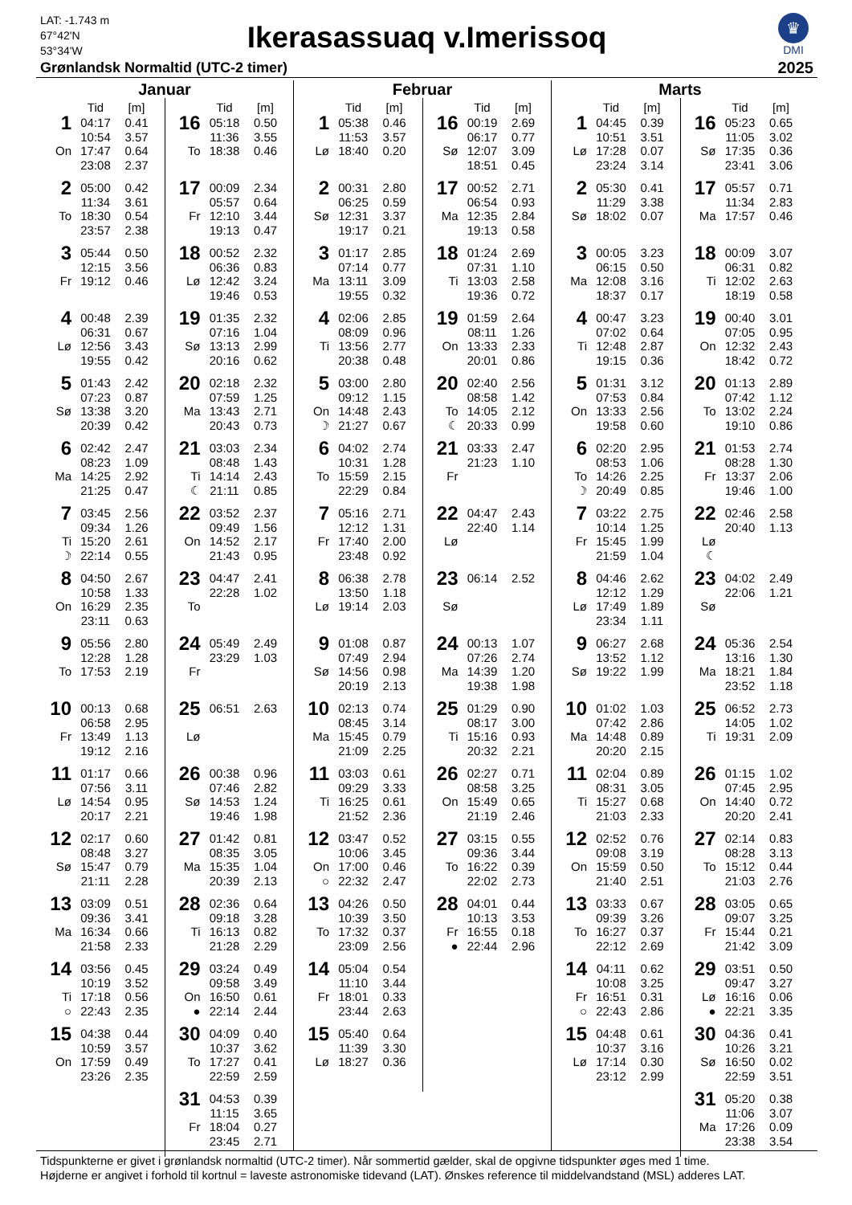LAT: -1.743 m
67°42'N
53°34'W
Ikerasassuaq v.Imerissoq
♛
DMI
Grønlandsk Normaltid (UTC-2 timer)
2025
Januar
| | Tid | [m] |
| --- | --- | --- |
| 1 | 04:17 | 0.41 |
| | 10:54 | 3.57 |
| On | 17:47 | 0.64 |
| | 23:08 | 2.37 |
| 2 | 05:00 | 0.42 |
| | 11:34 | 3.61 |
| To | 18:30 | 0.54 |
| | 23:57 | 2.38 |
| 3 | 05:44 | 0.50 |
| | 12:15 | 3.56 |
| Fr | 19:12 | 0.46 |
| 4 | 00:48 | 2.39 |
| | 06:31 | 0.67 |
| Lø | 12:56 | 3.43 |
| | 19:55 | 0.42 |
| 5 | 01:43 | 2.42 |
| | 07:23 | 0.87 |
| Sø | 13:38 | 3.20 |
| | 20:39 | 0.42 |
| 6 | 02:42 | 2.47 |
| | 08:23 | 1.09 |
| Ma | 14:25 | 2.92 |
| | 21:25 | 0.47 |
| 7 | 03:45 | 2.56 |
| | 09:34 | 1.26 |
| Ti | 15:20 | 2.61 |
| ☽ | 22:14 | 0.55 |
| 8 | 04:50 | 2.67 |
| | 10:58 | 1.33 |
| On | 16:29 | 2.35 |
| | 23:11 | 0.63 |
| 9 | 05:56 | 2.80 |
| | 12:28 | 1.28 |
| To | 17:53 | 2.19 |
| 10 | 00:13 | 0.68 |
| | 06:58 | 2.95 |
| Fr | 13:49 | 1.13 |
| | 19:12 | 2.16 |
| 11 | 01:17 | 0.66 |
| | 07:56 | 3.11 |
| Lø | 14:54 | 0.95 |
| | 20:17 | 2.21 |
| 12 | 02:17 | 0.60 |
| | 08:48 | 3.27 |
| Sø | 15:47 | 0.79 |
| | 21:11 | 2.28 |
| 13 | 03:09 | 0.51 |
| | 09:36 | 3.41 |
| Ma | 16:34 | 0.66 |
| | 21:58 | 2.33 |
| 14 | 03:56 | 0.45 |
| | 10:19 | 3.52 |
| Ti | 17:18 | 0.56 |
| ○ | 22:43 | 2.35 |
| 15 | 04:38 | 0.44 |
| | 10:59 | 3.57 |
| On | 17:59 | 0.49 |
| | 23:26 | 2.35 |
| | Tid | [m] |
| --- | --- | --- |
| 16 | 05:18 | 0.50 |
| | 11:36 | 3.55 |
| To | 18:38 | 0.46 |
| 17 | 00:09 | 2.34 |
| | 05:57 | 0.64 |
| Fr | 12:10 | 3.44 |
| | 19:13 | 0.47 |
| 18 | 00:52 | 2.32 |
| | 06:36 | 0.83 |
| Lø | 12:42 | 3.24 |
| | 19:46 | 0.53 |
| 19 | 01:35 | 2.32 |
| | 07:16 | 1.04 |
| Sø | 13:13 | 2.99 |
| | 20:16 | 0.62 |
| 20 | 02:18 | 2.32 |
| | 07:59 | 1.25 |
| Ma | 13:43 | 2.71 |
| | 20:43 | 0.73 |
| 21 | 03:03 | 2.34 |
| | 08:48 | 1.43 |
| Ti | 14:14 | 2.43 |
| ☾ | 21:11 | 0.85 |
| 22 | 03:52 | 2.37 |
| | 09:49 | 1.56 |
| On | 14:52 | 2.17 |
| | 21:43 | 0.95 |
| 23 | 04:47 | 2.41 |
| | 22:28 | 1.02 |
| To | | |
| 24 | 05:49 | 2.49 |
| | 23:29 | 1.03 |
| Fr | | |
| 25 | 06:51 | 2.63 |
| Lø | | |
| 26 | 00:38 | 0.96 |
| | 07:46 | 2.82 |
| Sø | 14:53 | 1.24 |
| | 19:46 | 1.98 |
| 27 | 01:42 | 0.81 |
| | 08:35 | 3.05 |
| Ma | 15:35 | 1.04 |
| | 20:39 | 2.13 |
| 28 | 02:36 | 0.64 |
| | 09:18 | 3.28 |
| Ti | 16:13 | 0.82 |
| | 21:28 | 2.29 |
| 29 | 03:24 | 0.49 |
| | 09:58 | 3.49 |
| On | 16:50 | 0.61 |
| ● | 22:14 | 2.44 |
| 30 | 04:09 | 0.40 |
| | 10:37 | 3.62 |
| To | 17:27 | 0.41 |
| | 22:59 | 2.59 |
| 31 | 04:53 | 0.39 |
| | 11:15 | 3.65 |
| Fr | 18:04 | 0.27 |
| | 23:45 | 2.71 |
Februar
| | Tid | [m] |
| --- | --- | --- |
| 1 | 05:38 | 0.46 |
| | 11:53 | 3.57 |
| Lø | 18:40 | 0.20 |
| 2 | 00:31 | 2.80 |
| | 06:25 | 0.59 |
| Sø | 12:31 | 3.37 |
| | 19:17 | 0.21 |
| 3 | 01:17 | 2.85 |
| | 07:14 | 0.77 |
| Ma | 13:11 | 3.09 |
| | 19:55 | 0.32 |
| 4 | 02:06 | 2.85 |
| | 08:09 | 0.96 |
| Ti | 13:56 | 2.77 |
| | 20:38 | 0.48 |
| 5 | 03:00 | 2.80 |
| | 09:12 | 1.15 |
| On | 14:48 | 2.43 |
| ☽ | 21:27 | 0.67 |
| 6 | 04:02 | 2.74 |
| | 10:31 | 1.28 |
| To | 15:59 | 2.15 |
| | 22:29 | 0.84 |
| 7 | 05:16 | 2.71 |
| | 12:12 | 1.31 |
| Fr | 17:40 | 2.00 |
| | 23:48 | 0.92 |
| 8 | 06:38 | 2.78 |
| | 13:50 | 1.18 |
| Lø | 19:14 | 2.03 |
| 9 | 01:08 | 0.87 |
| | 07:49 | 2.94 |
| Sø | 14:56 | 0.98 |
| | 20:19 | 2.13 |
| 10 | 02:13 | 0.74 |
| | 08:45 | 3.14 |
| Ma | 15:45 | 0.79 |
| | 21:09 | 2.25 |
| 11 | 03:03 | 0.61 |
| | 09:29 | 3.33 |
| Ti | 16:25 | 0.61 |
| | 21:52 | 2.36 |
| 12 | 03:47 | 0.52 |
| | 10:06 | 3.45 |
| On | 17:00 | 0.46 |
| ○ | 22:32 | 2.47 |
| 13 | 04:26 | 0.50 |
| | 10:39 | 3.50 |
| To | 17:32 | 0.37 |
| | 23:09 | 2.56 |
| 14 | 05:04 | 0.54 |
| | 11:10 | 3.44 |
| Fr | 18:01 | 0.33 |
| | 23:44 | 2.63 |
| 15 | 05:40 | 0.64 |
| | 11:39 | 3.30 |
| Lø | 18:27 | 0.36 |
| | Tid | [m] |
| --- | --- | --- |
| 16 | 00:19 | 2.69 |
| | 06:17 | 0.77 |
| Sø | 12:07 | 3.09 |
| | 18:51 | 0.45 |
| 17 | 00:52 | 2.71 |
| | 06:54 | 0.93 |
| Ma | 12:35 | 2.84 |
| | 19:13 | 0.58 |
| 18 | 01:24 | 2.69 |
| | 07:31 | 1.10 |
| Ti | 13:03 | 2.58 |
| | 19:36 | 0.72 |
| 19 | 01:59 | 2.64 |
| | 08:11 | 1.26 |
| On | 13:33 | 2.33 |
| | 20:01 | 0.86 |
| 20 | 02:40 | 2.56 |
| | 08:58 | 1.42 |
| To | 14:05 | 2.12 |
| ☾ | 20:33 | 0.99 |
| 21 | 03:33 | 2.47 |
| | 21:23 | 1.10 |
| Fr | | |
| 22 | 04:47 | 2.43 |
| | 22:40 | 1.14 |
| Lø | | |
| 23 | 06:14 | 2.52 |
| Sø | | |
| 24 | 00:13 | 1.07 |
| | 07:26 | 2.74 |
| Ma | 14:39 | 1.20 |
| | 19:38 | 1.98 |
| 25 | 01:29 | 0.90 |
| | 08:17 | 3.00 |
| Ti | 15:16 | 0.93 |
| | 20:32 | 2.21 |
| 26 | 02:27 | 0.71 |
| | 08:58 | 3.25 |
| On | 15:49 | 0.65 |
| | 21:19 | 2.46 |
| 27 | 03:15 | 0.55 |
| | 09:36 | 3.44 |
| To | 16:22 | 0.39 |
| | 22:02 | 2.73 |
| 28 | 04:01 | 0.44 |
| | 10:13 | 3.53 |
| Fr | 16:55 | 0.18 |
| ● | 22:44 | 2.96 |
Marts
| | Tid | [m] |
| --- | --- | --- |
| 1 | 04:45 | 0.39 |
| | 10:51 | 3.51 |
| Lø | 17:28 | 0.07 |
| | 23:24 | 3.14 |
| 2 | 05:30 | 0.41 |
| | 11:29 | 3.38 |
| Sø | 18:02 | 0.07 |
| 3 | 00:05 | 3.23 |
| | 06:15 | 0.50 |
| Ma | 12:08 | 3.16 |
| | 18:37 | 0.17 |
| 4 | 00:47 | 3.23 |
| | 07:02 | 0.64 |
| Ti | 12:48 | 2.87 |
| | 19:15 | 0.36 |
| 5 | 01:31 | 3.12 |
| | 07:53 | 0.84 |
| On | 13:33 | 2.56 |
| | 19:58 | 0.60 |
| 6 | 02:20 | 2.95 |
| | 08:53 | 1.06 |
| To | 14:26 | 2.25 |
| ☽ | 20:49 | 0.85 |
| 7 | 03:22 | 2.75 |
| | 10:14 | 1.25 |
| Fr | 15:45 | 1.99 |
| | 21:59 | 1.04 |
| 8 | 04:46 | 2.62 |
| | 12:12 | 1.29 |
| Lø | 17:49 | 1.89 |
| | 23:34 | 1.11 |
| 9 | 06:27 | 2.68 |
| | 13:52 | 1.12 |
| Sø | 19:22 | 1.99 |
| 10 | 01:02 | 1.03 |
| | 07:42 | 2.86 |
| Ma | 14:48 | 0.89 |
| | 20:20 | 2.15 |
| 11 | 02:04 | 0.89 |
| | 08:31 | 3.05 |
| Ti | 15:27 | 0.68 |
| | 21:03 | 2.33 |
| 12 | 02:52 | 0.76 |
| | 09:08 | 3.19 |
| On | 15:59 | 0.50 |
| | 21:40 | 2.51 |
| 13 | 03:33 | 0.67 |
| | 09:39 | 3.26 |
| To | 16:27 | 0.37 |
| | 22:12 | 2.69 |
| 14 | 04:11 | 0.62 |
| | 10:08 | 3.25 |
| Fr | 16:51 | 0.31 |
| ○ | 22:43 | 2.86 |
| 15 | 04:48 | 0.61 |
| | 10:37 | 3.16 |
| Lø | 17:14 | 0.30 |
| | 23:12 | 2.99 |
| | Tid | [m] |
| --- | --- | --- |
| 16 | 05:23 | 0.65 |
| | 11:05 | 3.02 |
| Sø | 17:35 | 0.36 |
| | 23:41 | 3.06 |
| 17 | 05:57 | 0.71 |
| | 11:34 | 2.83 |
| Ma | 17:57 | 0.46 |
| 18 | 00:09 | 3.07 |
| | 06:31 | 0.82 |
| Ti | 12:02 | 2.63 |
| | 18:19 | 0.58 |
| 19 | 00:40 | 3.01 |
| | 07:05 | 0.95 |
| On | 12:32 | 2.43 |
| | 18:42 | 0.72 |
| 20 | 01:13 | 2.89 |
| | 07:42 | 1.12 |
| To | 13:02 | 2.24 |
| | 19:10 | 0.86 |
| 21 | 01:53 | 2.74 |
| | 08:28 | 1.30 |
| Fr | 13:37 | 2.06 |
| | 19:46 | 1.00 |
| 22 | 02:46 | 2.58 |
| | 20:40 | 1.13 |
| Lø | | |
| ☾ | | |
| 23 | 04:02 | 2.49 |
| | 22:06 | 1.21 |
| Sø | | |
| 24 | 05:36 | 2.54 |
| | 13:16 | 1.30 |
| Ma | 18:21 | 1.84 |
| | 23:52 | 1.18 |
| 25 | 06:52 | 2.73 |
| | 14:05 | 1.02 |
| Ti | 19:31 | 2.09 |
| 26 | 01:15 | 1.02 |
| | 07:45 | 2.95 |
| On | 14:40 | 0.72 |
| | 20:20 | 2.41 |
| 27 | 02:14 | 0.83 |
| | 08:28 | 3.13 |
| To | 15:12 | 0.44 |
| | 21:03 | 2.76 |
| 28 | 03:05 | 0.65 |
| | 09:07 | 3.25 |
| Fr | 15:44 | 0.21 |
| | 21:42 | 3.09 |
| 29 | 03:51 | 0.50 |
| | 09:47 | 3.27 |
| Lø | 16:16 | 0.06 |
| ● | 22:21 | 3.35 |
| 30 | 04:36 | 0.41 |
| | 10:26 | 3.21 |
| Sø | 16:50 | 0.02 |
| | 22:59 | 3.51 |
| 31 | 05:20 | 0.38 |
| | 11:06 | 3.07 |
| Ma | 17:26 | 0.09 |
| | 23:38 | 3.54 |
Tidspunkterne er givet i grønlandsk normaltid (UTC-2 timer). Når sommertid gælder, skal de opgivne tidspunkter øges med 1 time.
Højderne er angivet i forhold til kortnul = laveste astronomiske tidevand (LAT). Ønskes reference til middelvandstand (MSL) adderes LAT.